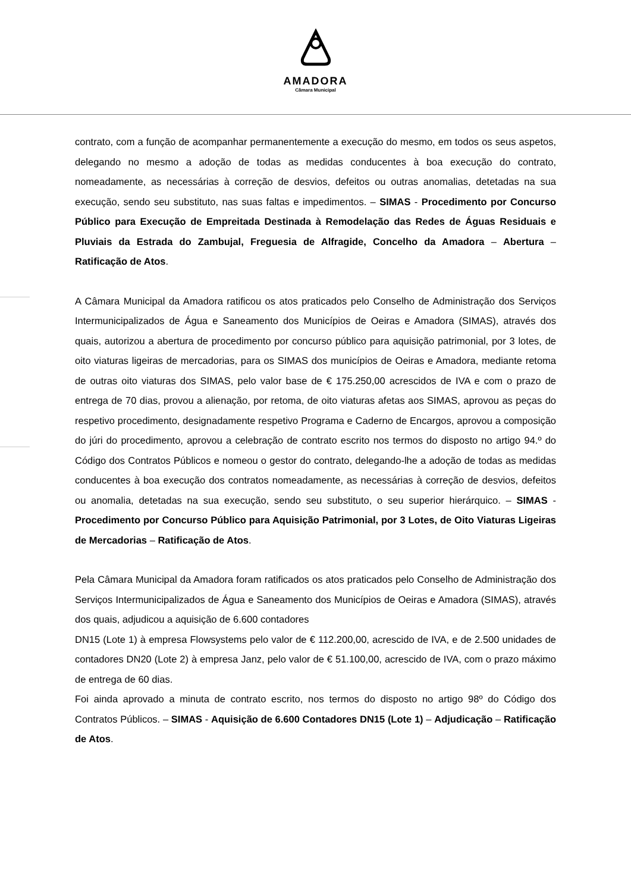AMADORA
Câmara Municipal
contrato, com a função de acompanhar permanentemente a execução do mesmo, em todos os seus aspetos, delegando no mesmo a adoção de todas as medidas conducentes à boa execução do contrato, nomeadamente, as necessárias à correção de desvios, defeitos ou outras anomalias, detetadas na sua execução, sendo seu substituto, nas suas faltas e impedimentos. – SIMAS - Procedimento por Concurso Público para Execução de Empreitada Destinada à Remodelação das Redes de Águas Residuais e Pluviais da Estrada do Zambujal, Freguesia de Alfragide, Concelho da Amadora – Abertura – Ratificação de Atos.
A Câmara Municipal da Amadora ratificou os atos praticados pelo Conselho de Administração dos Serviços Intermunicipalizados de Água e Saneamento dos Municípios de Oeiras e Amadora (SIMAS), através dos quais, autorizou a abertura de procedimento por concurso público para aquisição patrimonial, por 3 lotes, de oito viaturas ligeiras de mercadorias, para os SIMAS dos municípios de Oeiras e Amadora, mediante retoma de outras oito viaturas dos SIMAS, pelo valor base de € 175.250,00 acrescidos de IVA e com o prazo de entrega de 70 dias, provou a alienação, por retoma, de oito viaturas afetas aos SIMAS, aprovou as peças do respetivo procedimento, designadamente respetivo Programa e Caderno de Encargos, aprovou a composição do júri do procedimento, aprovou a celebração de contrato escrito nos termos do disposto no artigo 94.º do Código dos Contratos Públicos e nomeou o gestor do contrato, delegando-lhe a adoção de todas as medidas conducentes à boa execução dos contratos nomeadamente, as necessárias à correção de desvios, defeitos ou anomalia, detetadas na sua execução, sendo seu substituto, o seu superior hierárquico. – SIMAS - Procedimento por Concurso Público para Aquisição Patrimonial, por 3 Lotes, de Oito Viaturas Ligeiras de Mercadorias – Ratificação de Atos.
Pela Câmara Municipal da Amadora foram ratificados os atos praticados pelo Conselho de Administração dos Serviços Intermunicipalizados de Água e Saneamento dos Municípios de Oeiras e Amadora (SIMAS), através dos quais, adjudicou a aquisição de 6.600 contadores
DN15 (Lote 1) à empresa Flowsystems pelo valor de € 112.200,00, acrescido de IVA, e de 2.500 unidades de contadores DN20 (Lote 2) à empresa Janz, pelo valor de € 51.100,00, acrescido de IVA, com o prazo máximo de entrega de 60 dias.
Foi ainda aprovado a minuta de contrato escrito, nos termos do disposto no artigo 98º do Código dos Contratos Públicos. – SIMAS - Aquisição de 6.600 Contadores DN15 (Lote 1) – Adjudicação – Ratificação de Atos.